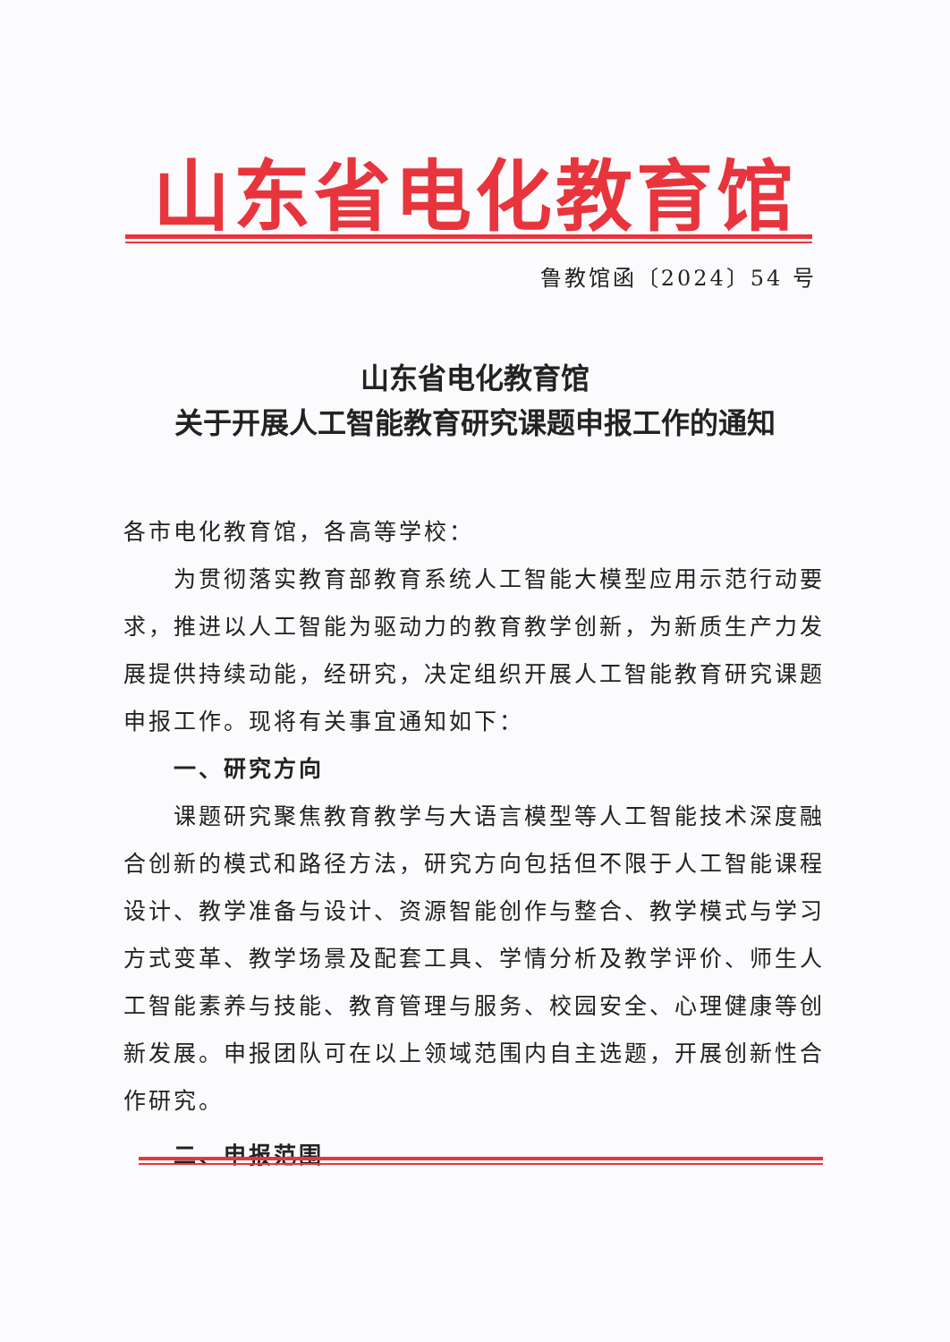山东省电化教育馆
鲁教馆函〔2024〕54 号
山东省电化教育馆
关于开展人工智能教育研究课题申报工作的通知
各市电化教育馆，各高等学校：
为贯彻落实教育部教育系统人工智能大模型应用示范行动要求，推进以人工智能为驱动力的教育教学创新，为新质生产力发展提供持续动能，经研究，决定组织开展人工智能教育研究课题申报工作。现将有关事宜通知如下：
一、研究方向
课题研究聚焦教育教学与大语言模型等人工智能技术深度融合创新的模式和路径方法，研究方向包括但不限于人工智能课程设计、教学准备与设计、资源智能创作与整合、教学模式与学习方式变革、教学场景及配套工具、学情分析及教学评价、师生人工智能素养与技能、教育管理与服务、校园安全、心理健康等创新发展。申报团队可在以上领域范围内自主选题，开展创新性合作研究。
二、申报范围